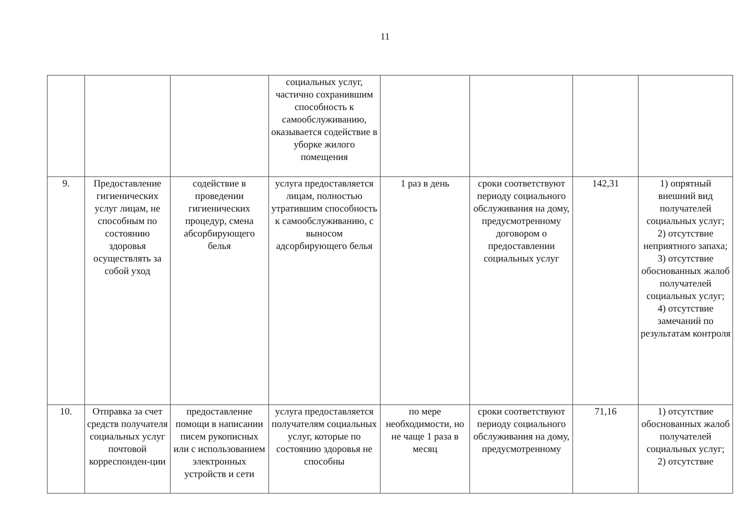11
| | | | социальных услуг, частично сохранившим способность к самообслуживанию, оказывается содействие в уборке жилого помещения | | | | |
| 9. | Предоставление гигиенических услуг лицам, не способным по состоянию здоровья осуществлять за собой уход | содействие в проведении гигиенических процедур, смена абсорбирующего белья | услуга предоставляется лицам, полностью утратившим способность к самообслуживанию, с выносом адсорбирующего белья | 1 раз в день | сроки соответствуют периоду социального обслуживания на дому, предусмотренному договором о предоставлении социальных услуг | 142,31 | 1) опрятный внешний вид получателей социальных услуг; 2) отсутствие неприятного запаха; 3) отсутствие обоснованных жалоб получателей социальных услуг; 4) отсутствие замечаний по результатам контроля |
| 10. | Отправка за счет средств получателя социальных услуг почтовой корреспонден-ции | предоставление помощи в написании писем рукописных или с использованием электронных устройств и сети | услуга предоставляется получателям социальных услуг, которые по состоянию здоровья не способны | по мере необходимости, но не чаще 1 раза в месяц | сроки соответствуют периоду социального обслуживания на дому, предусмотренному | 71,16 | 1) отсутствие обоснованных жалоб получателей социальных услуг; 2) отсутствие |